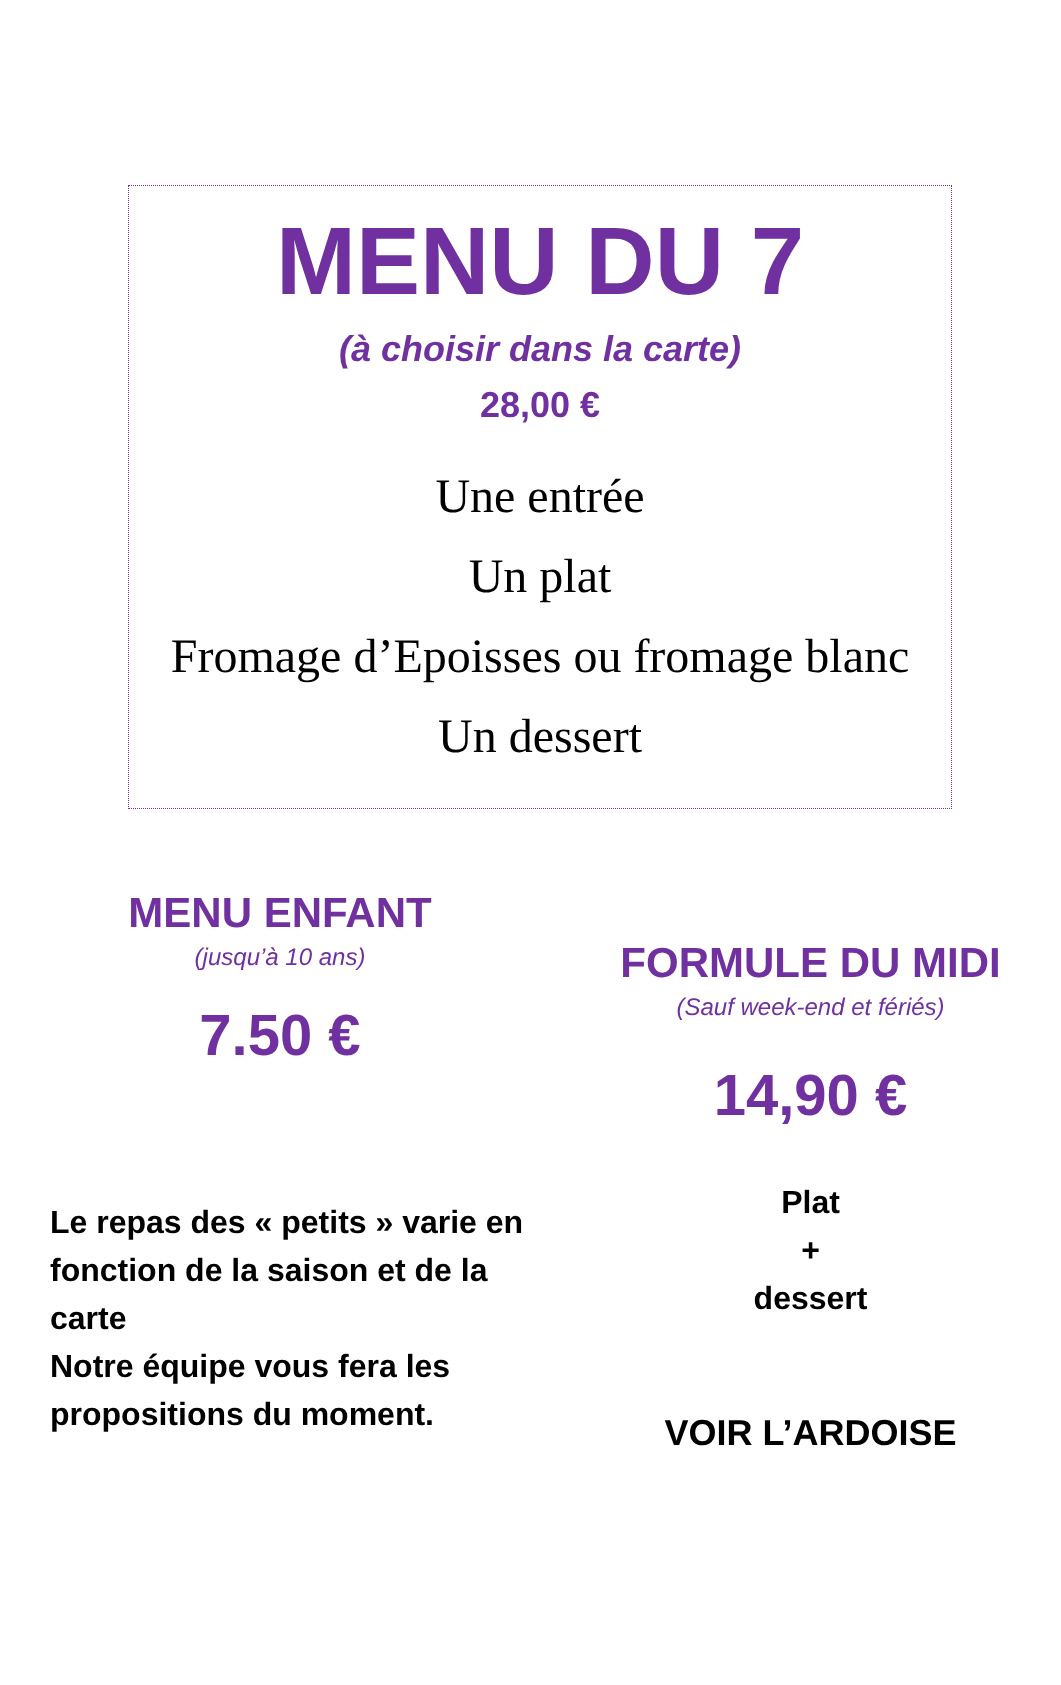MENU DU 7
(à choisir dans la carte)
28,00 €
Une entrée
Un plat
Fromage d’Epoisses ou fromage blanc
Un dessert
MENU ENFANT
(jusqu’à 10 ans)
7.50 €
Le repas des « petits » varie en fonction de la saison et de la carte
Notre équipe vous fera les propositions du moment.
FORMULE DU MIDI
(Sauf week-end et fériés)
14,90 €
Plat
+
dessert
VOIR L’ARDOISE